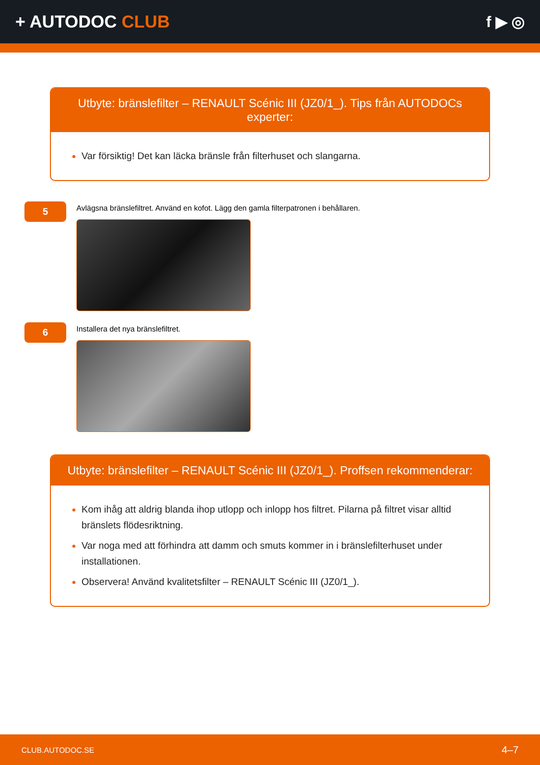+ AUTODOC CLUB f ▶ ◎
Utbyte: bränslefilter – RENAULT Scénic III (JZ0/1_). Tips från AUTODOCs experter:
Var försiktig! Det kan läcka bränsle från filterhuset och slangarna.
5
Avlägsna bränslefiltret. Använd en kofot. Lägg den gamla filterpatronen i behållaren.
6
Installera det nya bränslefiltret.
Utbyte: bränslefilter – RENAULT Scénic III (JZ0/1_). Proffsen rekommenderar:
Kom ihåg att aldrig blanda ihop utlopp och inlopp hos filtret. Pilarna på filtret visar alltid bränslets flödesriktning.
Var noga med att förhindra att damm och smuts kommer in i bränslefilterhuset under installationen.
Observera! Använd kvalitetsfilter – RENAULT Scénic III (JZ0/1_).
CLUB.AUTODOC.SE 4–7